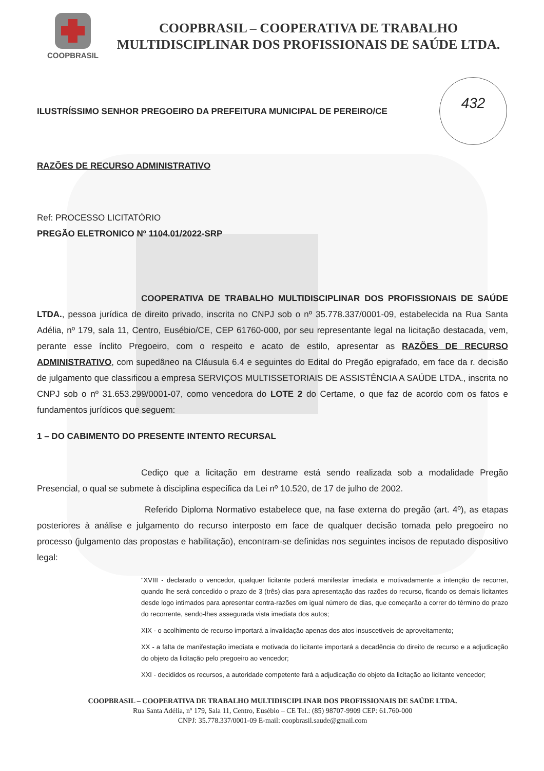432
COOPBRASIL
COOPBRASIL – COOPERATIVA DE TRABALHO
MULTIDISCIPLINAR DOS PROFISSIONAIS DE SAÚDE LTDA.
ILUSTRÍSSIMO SENHOR PREGOEIRO DA PREFEITURA MUNICIPAL DE PEREIRO/CE
RAZÕES DE RECURSO ADMINISTRATIVO
Ref: PROCESSO LICITATÓRIO
PREGÃO ELETRONICO Nº 1104.01/2022-SRP
COOPERATIVA DE TRABALHO MULTIDISCIPLINAR DOS PROFISSIONAIS DE SAÚDE LTDA., pessoa jurídica de direito privado, inscrita no CNPJ sob o nº 35.778.337/0001-09, estabelecida na Rua Santa Adélia, nº 179, sala 11, Centro, Eusébio/CE, CEP 61760-000, por seu representante legal na licitação destacada, vem, perante esse ínclito Pregoeiro, com o respeito e acato de estilo, apresentar as RAZÕES DE RECURSO ADMINISTRATIVO, com supedâneo na Cláusula 6.4 e seguintes do Edital do Pregão epigrafado, em face da r. decisão de julgamento que classificou a empresa SERVIÇOS MULTISSETORIAIS DE ASSISTÊNCIA A SAÚDE LTDA., inscrita no CNPJ sob o nº 31.653.299/0001-07, como vencedora do LOTE 2 do Certame, o que faz de acordo com os fatos e fundamentos jurídicos que seguem:
1 – DO CABIMENTO DO PRESENTE INTENTO RECURSAL
Cediço que a licitação em destrame está sendo realizada sob a modalidade Pregão Presencial, o qual se submete à disciplina específica da Lei nº 10.520, de 17 de julho de 2002.
Referido Diploma Normativo estabelece que, na fase externa do pregão (art. 4º), as etapas posteriores à análise e julgamento do recurso interposto em face de qualquer decisão tomada pelo pregoeiro no processo (julgamento das propostas e habilitação), encontram-se definidas nos seguintes incisos de reputado dispositivo legal:
"XVIII - declarado o vencedor, qualquer licitante poderá manifestar imediata e motivadamente a intenção de recorrer, quando lhe será concedido o prazo de 3 (três) dias para apresentação das razões do recurso, ficando os demais licitantes desde logo intimados para apresentar contra-razões em igual número de dias, que começarão a correr do término do prazo do recorrente, sendo-lhes assegurada vista imediata dos autos;
XIX - o acolhimento de recurso importará a invalidação apenas dos atos insuscetíveis de aproveitamento;
XX - a falta de manifestação imediata e motivada do licitante importará a decadência do direito de recurso e a adjudicação do objeto da licitação pelo pregoeiro ao vencedor;
XXI - decididos os recursos, a autoridade competente fará a adjudicação do objeto da licitação ao licitante vencedor;
COOPBRASIL – COOPERATIVA DE TRABALHO MULTIDISCIPLINAR DOS PROFISSIONAIS DE SAÚDE LTDA.
Rua Santa Adélia, nº 179, Sala 11, Centro, Eusébio – CE Tel.: (85) 98707-9909 CEP: 61.760-000
CNPJ: 35.778.337/0001-09 E-mail: coopbrasil.saude@gmail.com